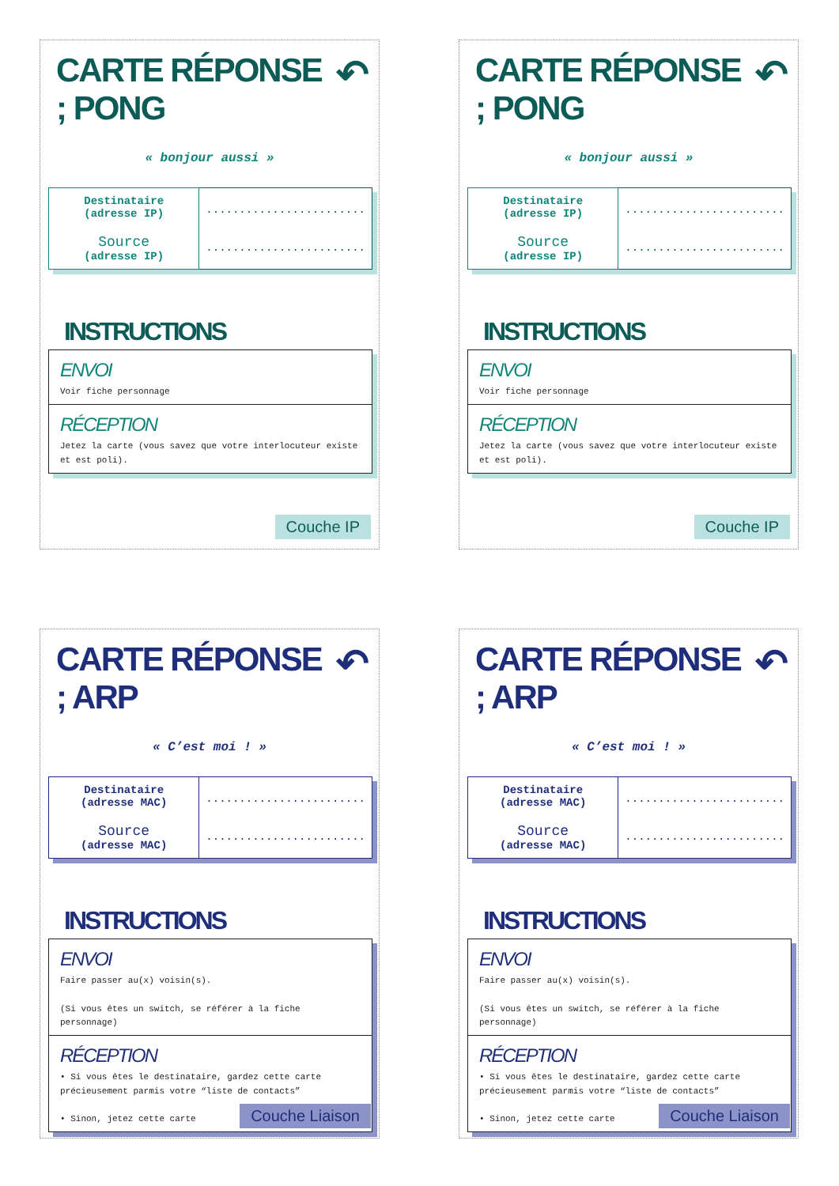CARTE RÉPONSE ; PONG ↶
« bonjour aussi »
| Destinataire (adresse IP) Source (adresse IP) | ........................ ........................ |
INSTRUCTIONS
| ENVOI Voir fiche personnage |
| RÉCEPTION Jetez la carte (vous savez que votre interlocuteur existe et est poli). |
Couche IP
CARTE RÉPONSE ; PONG ↶
« bonjour aussi »
| Destinataire (adresse IP) Source (adresse IP) | ........................ ........................ |
INSTRUCTIONS
| ENVOI Voir fiche personnage |
| RÉCEPTION Jetez la carte (vous savez que votre interlocuteur existe et est poli). |
Couche IP
CARTE RÉPONSE ; ARP ↶
« C’est moi ! »
| Destinataire (adresse MAC) Source (adresse MAC) | ........................ ........................ |
INSTRUCTIONS
| ENVOI Faire passer au(x) voisin(s). (Si vous êtes un switch, se référer à la fiche personnage) |
| RÉCEPTION • Si vous êtes le destinataire, gardez cette carte précieusement parmis votre “liste de contacts” • Sinon, jetez cette carte |
Couche Liaison
CARTE RÉPONSE ; ARP ↶
« C’est moi ! »
| Destinataire (adresse MAC) Source (adresse MAC) | ........................ ........................ |
INSTRUCTIONS
| ENVOI Faire passer au(x) voisin(s). (Si vous êtes un switch, se référer à la fiche personnage) |
| RÉCEPTION • Si vous êtes le destinataire, gardez cette carte précieusement parmis votre “liste de contacts” • Sinon, jetez cette carte |
Couche Liaison